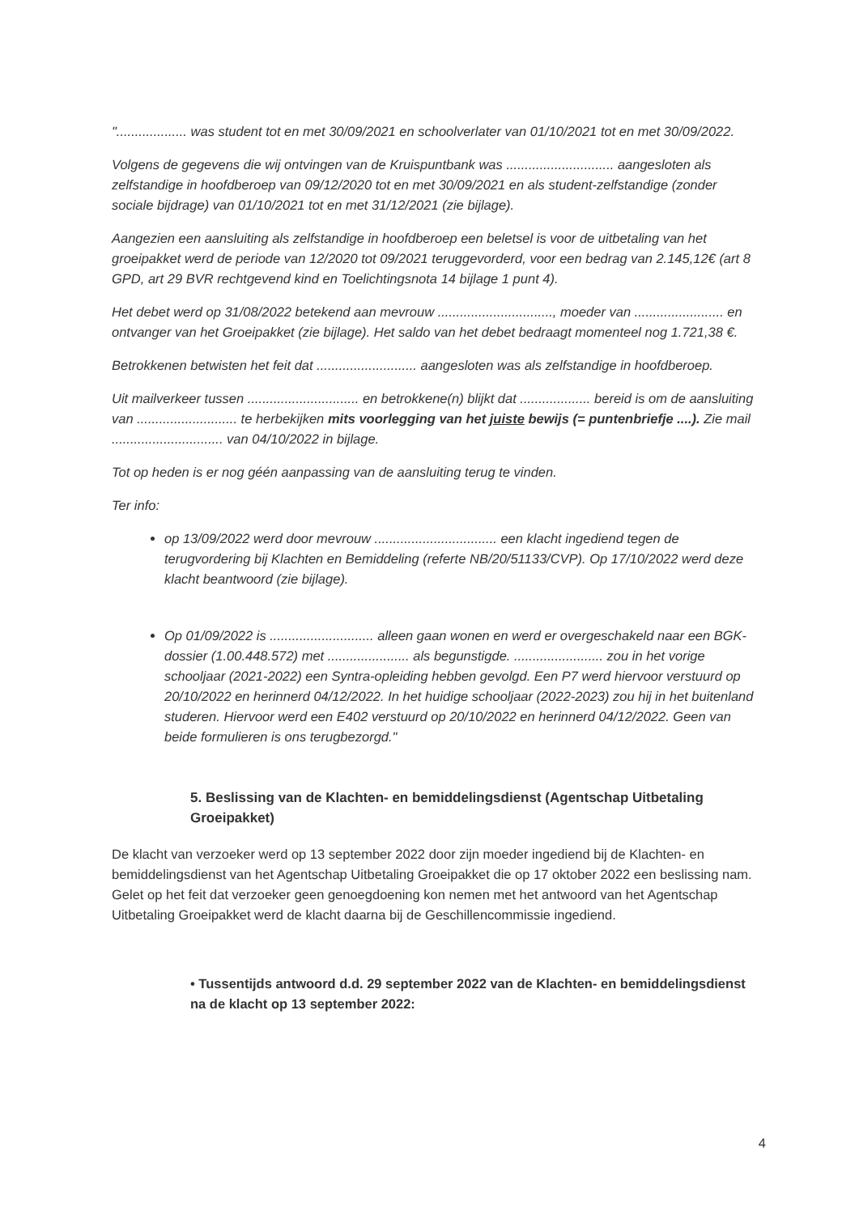"................... was student tot en met 30/09/2021 en schoolverlater van 01/10/2021 tot en met 30/09/2022.
Volgens de gegevens die wij ontvingen van de Kruispuntbank was ............................. aangesloten als zelfstandige in hoofdberoep van 09/12/2020 tot en met 30/09/2021 en als student-zelfstandige (zonder sociale bijdrage) van 01/10/2021 tot en met 31/12/2021 (zie bijlage).
Aangezien een aansluiting als zelfstandige in hoofdberoep een beletsel is voor de uitbetaling van het groeipakket werd de periode van 12/2020 tot 09/2021 teruggevorderd, voor een bedrag van 2.145,12€ (art 8 GPD, art 29 BVR rechtgevend kind en Toelichtingsnota 14 bijlage 1 punt 4).
Het debet werd op 31/08/2022 betekend aan mevrouw ..............................., moeder van ........................ en ontvanger van het Groeipakket (zie bijlage). Het saldo van het debet bedraagt momenteel nog 1.721,38 €.
Betrokkenen betwisten het feit dat ........................... aangesloten was als zelfstandige in hoofdberoep.
Uit mailverkeer tussen .............................. en betrokkene(n) blijkt dat ................... bereid is om de aansluiting van ........................... te herbekijken mits voorlegging van het juiste bewijs (= puntenbriefje ....). Zie mail .............................. van 04/10/2022 in bijlage.
Tot op heden is er nog géén aanpassing van de aansluiting terug te vinden.
Ter info:
op 13/09/2022 werd door mevrouw ................................. een klacht ingediend tegen de terugvordering bij Klachten en Bemiddeling (referte NB/20/51133/CVP). Op 17/10/2022 werd deze klacht beantwoord (zie bijlage).
Op 01/09/2022 is ............................ alleen gaan wonen en werd er overgeschakeld naar een BGK-dossier (1.00.448.572) met ...................... als begunstigde. ........................ zou in het vorige schooljaar (2021-2022) een Syntra-opleiding hebben gevolgd. Een P7 werd hiervoor verstuurd op 20/10/2022 en herinnerd 04/12/2022. In het huidige schooljaar (2022-2023) zou hij in het buitenland studeren. Hiervoor werd een E402 verstuurd op 20/10/2022 en herinnerd 04/12/2022. Geen van beide formulieren is ons terugbezorgd."
5. Beslissing van de Klachten- en bemiddelingsdienst (Agentschap Uitbetaling Groeipakket)
De klacht van verzoeker werd op 13 september 2022 door zijn moeder ingediend bij de Klachten- en bemiddelingsdienst van het Agentschap Uitbetaling Groeipakket die op 17 oktober 2022 een beslissing nam. Gelet op het feit dat verzoeker geen genoegdoening kon nemen met het antwoord van het Agentschap Uitbetaling Groeipakket werd de klacht daarna bij de Geschillencommissie ingediend.
• Tussentijds antwoord d.d. 29 september 2022 van de Klachten- en bemiddelingsdienst na de klacht op 13 september 2022:
4